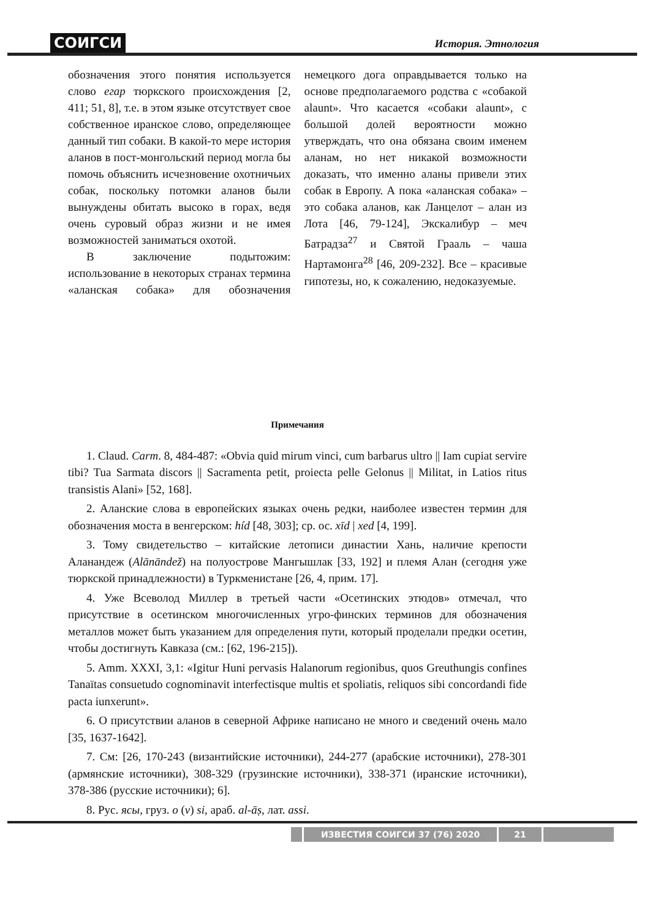СОИГСИ История. Этнология
обозначения этого понятия используется слово егар тюркского происхождения [2, 411; 51, 8], т.е. в этом языке отсутствует свое собственное иранское слово, определяющее данный тип собаки. В какой-то мере история аланов в пост-монгольский период могла бы помочь объяснить исчезновение охотничьих собак, поскольку потомки аланов были вынуждены обитать высоко в горах, ведя очень суровый образ жизни и не имея возможностей заниматься охотой.
В заключение подытожим: использование в некоторых странах термина «аланская собака» для обозначения немецкого дога оправдывается только на основе предполагаемого родства с «собакой alaunt». Что касается «собаки alaunt», с большой долей вероятности можно утверждать, что она обязана своим именем аланам, но нет никакой возможности доказать, что именно аланы привели этих собак в Европу. А пока «аланская собака» – это собака аланов, как Ланцелот – алан из Лота [46, 79-124], Экскалибур – меч Батрадза<sup>27</sup> и Святой Грааль – чаша Нартамонга<sup>28</sup> [46, 209-232]. Все – красивые гипотезы, но, к сожалению, недоказуемые.
Примечания
1. Claud. Carm. 8, 484-487: «Obvia quid mirum vinci, cum barbarus ultro || Iam cupiat servire tibi? Tua Sarmata discors || Sacramenta petit, proiecta pelle Gelonus || Militat, in Latios ritus transistis Alani» [52, 168].
2. Аланские слова в европейских языках очень редки, наиболее известен термин для обозначения моста в венгерском: híd [48, 303]; ср. ос. xīd | xed [4, 199].
3. Тому свидетельство – китайские летописи династии Хань, наличие крепости Аланандеж (Alānāndež) на полуострове Мангышлак [33, 192] и племя Алан (сегодня уже тюркской принадлежности) в Туркменистане [26, 4, прим. 17].
4. Уже Всеволод Миллер в третьей части «Осетинских этюдов» отмечал, что присутствие в осетинском многочисленных угро-финских терминов для обозначения металлов может быть указанием для определения пути, который проделали предки осетин, чтобы достигнуть Кавказа (см.: [62, 196-215]).
5. Amm. XXXI, 3,1: «Igitur Huni pervasis Halanorum regionibus, quos Greuthungis confines Tanaïtas consuetudo cognominavit interfectisque multis et spoliatis, reliquos sibi concordandi fide pacta iunxerunt».
6. О присутствии аланов в северной Африке написано не много и сведений очень мало [35, 1637-1642].
7. См: [26, 170-243 (византийские источники), 244-277 (арабские источники), 278-301 (армянские источники), 308-329 (грузинские источники), 338-371 (иранские источники), 378-386 (русские источники); 6].
8. Рус. ясы, груз. o (v) si, араб. al-āṣ, лат. assi.
ИЗВЕСТИЯ СОИГСИ 37 (76) 2020 21